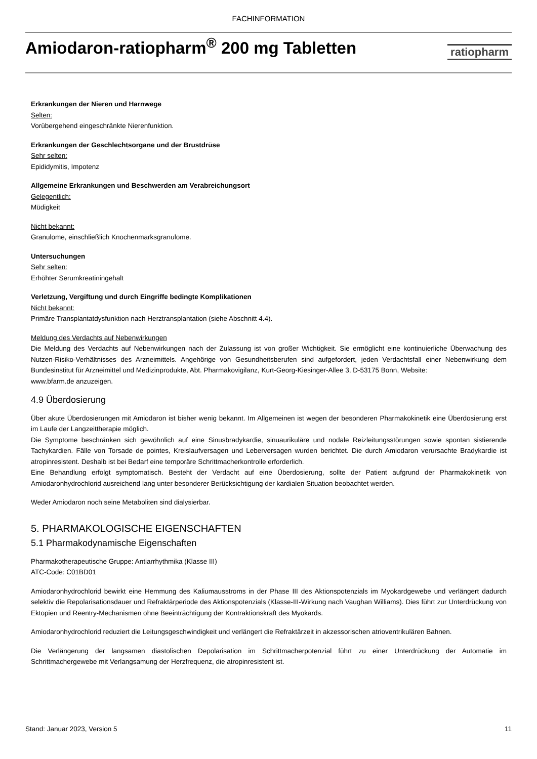FACHINFORMATION
Amiodaron-ratiopharm<sup>®</sup> 200 mg Tabletten
ratiopharm
Erkrankungen der Nieren und Harnwege
Selten:
Vorübergehend eingeschränkte Nierenfunktion.
Erkrankungen der Geschlechtsorgane und der Brustdrüse
Sehr selten:
Epididymitis, Impotenz
Allgemeine Erkrankungen und Beschwerden am Verabreichungsort
Gelegentlich:
Müdigkeit
Nicht bekannt:
Granulome, einschließlich Knochenmarksgranulome.
Untersuchungen
Sehr selten:
Erhöhter Serumkreatiningehalt
Verletzung, Vergiftung und durch Eingriffe bedingte Komplikationen
Nicht bekannt:
Primäre Transplantatdysfunktion nach Herztransplantation (siehe Abschnitt 4.4).
Meldung des Verdachts auf Nebenwirkungen
Die Meldung des Verdachts auf Nebenwirkungen nach der Zulassung ist von großer Wichtigkeit. Sie ermöglicht eine kontinuierliche Überwachung des Nutzen-Risiko-Verhältnisses des Arzneimittels. Angehörige von Gesundheitsberufen sind aufgefordert, jeden Verdachtsfall einer Nebenwirkung dem Bundesinstitut für Arzneimittel und Medizinprodukte, Abt. Pharmakovigilanz, Kurt-Georg-Kiesinger-Allee 3, D-53175 Bonn, Website:
www.bfarm.de anzuzeigen.
4.9 Überdosierung
Über akute Überdosierungen mit Amiodaron ist bisher wenig bekannt. Im Allgemeinen ist wegen der besonderen Pharmakokinetik eine Überdosierung erst im Laufe der Langzeittherapie möglich.
Die Symptome beschränken sich gewöhnlich auf eine Sinusbradykardie, sinuaurikuläre und nodale Reizleitungsstörungen sowie spontan sistierende Tachykardien. Fälle von Torsade de pointes, Kreislaufversagen und Leberversagen wurden berichtet. Die durch Amiodaron verursachte Bradykardie ist atropinresistent. Deshalb ist bei Bedarf eine temporäre Schrittmacherkontrolle erforderlich.
Eine Behandlung erfolgt symptomatisch. Besteht der Verdacht auf eine Überdosierung, sollte der Patient aufgrund der Pharmakokinetik von Amiodaronhydrochlorid ausreichend lang unter besonderer Berücksichtigung der kardialen Situation beobachtet werden.
Weder Amiodaron noch seine Metaboliten sind dialysierbar.
5. PHARMAKOLOGISCHE EIGENSCHAFTEN
5.1 Pharmakodynamische Eigenschaften
Pharmakotherapeutische Gruppe: Antiarrhythmika (Klasse III)
ATC-Code: C01BD01
Amiodaronhydrochlorid bewirkt eine Hemmung des Kaliumausstroms in der Phase III des Aktionspotenzials im Myokardgewebe und verlängert dadurch selektiv die Repolarisationsdauer und Refraktärperiode des Aktionspotenzials (Klasse-III-Wirkung nach Vaughan Williams). Dies führt zur Unterdrückung von Ektopien und Reentry-Mechanismen ohne Beeinträchtigung der Kontraktionskraft des Myokards.
Amiodaronhydrochlorid reduziert die Leitungsgeschwindigkeit und verlängert die Refraktärzeit in akzessorischen atrioventrikulären Bahnen.
Die Verlängerung der langsamen diastolischen Depolarisation im Schrittmacherpotenzial führt zu einer Unterdrückung der Automatie im Schrittmachergewebe mit Verlangsamung der Herzfrequenz, die atropinresistent ist.
Stand: Januar 2023, Version 5 11